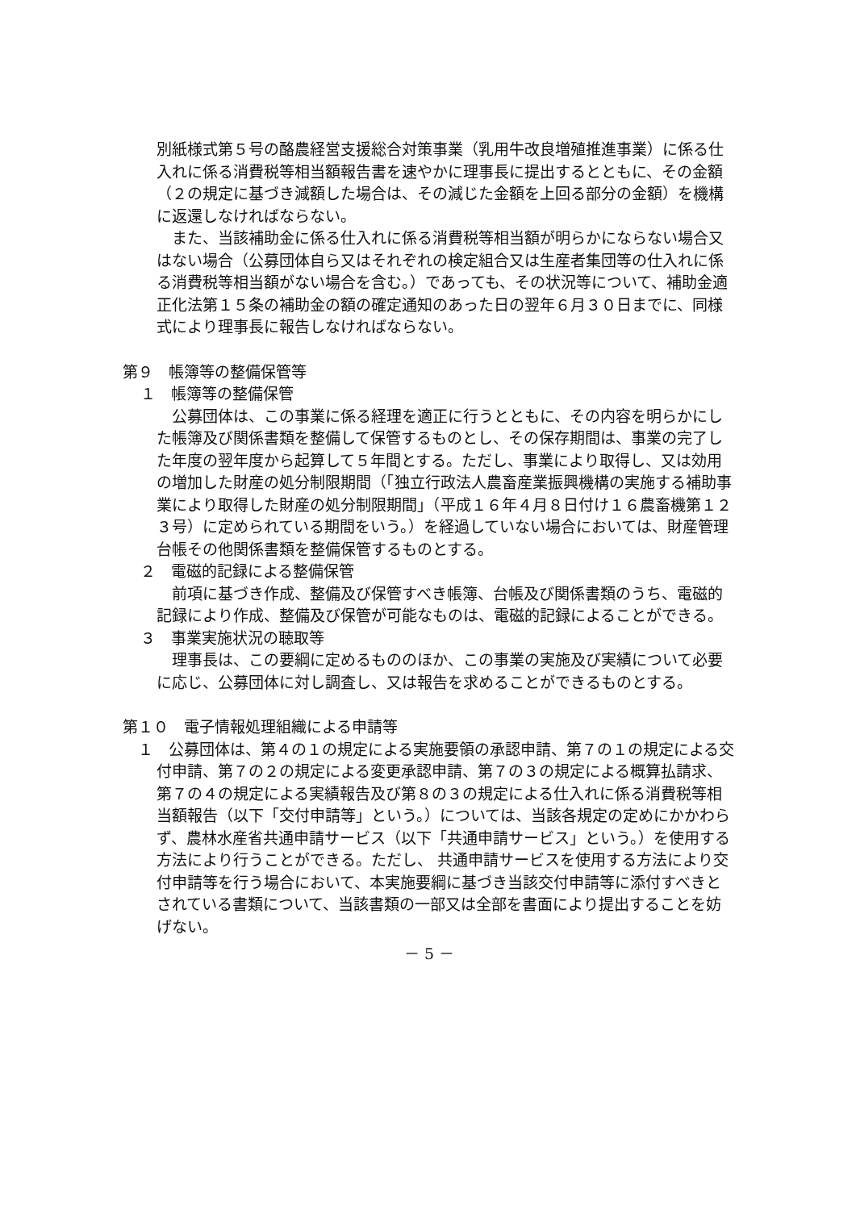別紙様式第５号の酪農経営支援総合対策事業（乳用牛改良増殖推進事業）に係る仕入れに係る消費税等相当額報告書を速やかに理事長に提出するとともに、その金額（２の規定に基づき減額した場合は、その減じた金額を上回る部分の金額）を機構に返還しなければならない。
　また、当該補助金に係る仕入れに係る消費税等相当額が明らかにならない場合又はない場合（公募団体自ら又はそれぞれの検定組合又は生産者集団等の仕入れに係る消費税等相当額がない場合を含む。）であっても、その状況等について、補助金適正化法第１５条の補助金の額の確定通知のあった日の翌年６月３０日までに、同様式により理事長に報告しなければならない。
第９　帳簿等の整備保管等
１　帳簿等の整備保管
　公募団体は、この事業に係る経理を適正に行うとともに、その内容を明らかにした帳簿及び関係書類を整備して保管するものとし、その保存期間は、事業の完了した年度の翌年度から起算して５年間とする。ただし、事業により取得し、又は効用の増加した財産の処分制限期間（「独立行政法人農畜産業振興機構の実施する補助事業により取得した財産の処分制限期間」（平成１６年４月８日付け１６農畜機第１２３号）に定められている期間をいう。）を経過していない場合においては、財産管理台帳その他関係書類を整備保管するものとする。
２　電磁的記録による整備保管
　前項に基づき作成、整備及び保管すべき帳簿、台帳及び関係書類のうち、電磁的記録により作成、整備及び保管が可能なものは、電磁的記録によることができる。
３　事業実施状況の聴取等
　理事長は、この要綱に定めるもののほか、この事業の実施及び実績について必要に応じ、公募団体に対し調査し、又は報告を求めることができるものとする。
第１０　電子情報処理組織による申請等
　１　公募団体は、第４の１の規定による実施要領の承認申請、第７の１の規定による交付申請、第７の２の規定による変更承認申請、第７の３の規定による概算払請求、第７の４の規定による実績報告及び第８の３の規定による仕入れに係る消費税等相当額報告（以下「交付申請等」という。）については、当該各規定の定めにかかわらず、農林水産省共通申請サービス（以下「共通申請サービス」という。）を使用する方法により行うことができる。ただし、 共通申請サービスを使用する方法により交付申請等を行う場合において、本実施要綱に基づき当該交付申請等に添付すべきとされている書類について、当該書類の一部又は全部を書面により提出することを妨げない。
－ 5 －